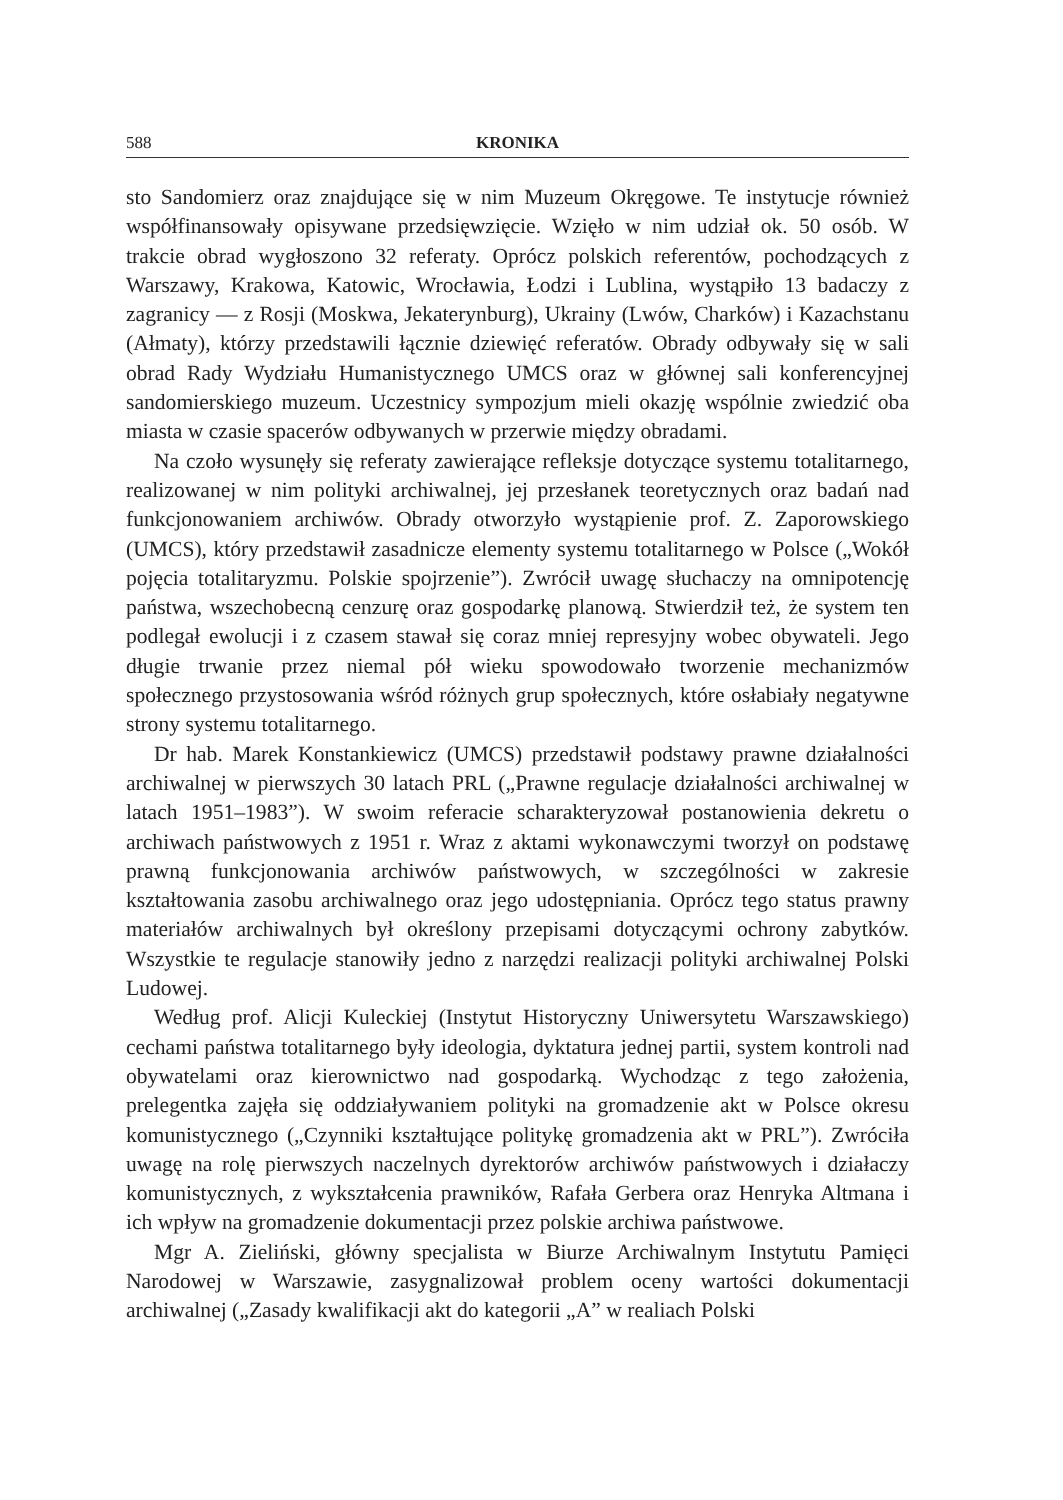588 KRONIKA
sto Sandomierz oraz znajdujące się w nim Muzeum Okręgowe. Te instytucje również współfinansowały opisywane przedsięwzięcie. Wzięło w nim udział ok. 50 osób. W trakcie obrad wygłoszono 32 referaty. Oprócz polskich referentów, pochodzących z Warszawy, Krakowa, Katowic, Wrocławia, Łodzi i Lublina, wystąpiło 13 badaczy z zagranicy — z Rosji (Moskwa, Jekaterynburg), Ukrainy (Lwów, Charków) i Kazachstanu (Ałmaty), którzy przedstawili łącznie dziewięć referatów. Obrady odbywały się w sali obrad Rady Wydziału Humanistycznego UMCS oraz w głównej sali konferencyjnej sandomierskiego muzeum. Uczestnicy sympozjum mieli okazję wspólnie zwiedzić oba miasta w czasie spacerów odbywanych w przerwie między obradami.
Na czoło wysunęły się referaty zawierające refleksje dotyczące systemu totalitarnego, realizowanej w nim polityki archiwalnej, jej przesłanek teoretycznych oraz badań nad funkcjonowaniem archiwów. Obrady otworzyło wystąpienie prof. Z. Zaporowskiego (UMCS), który przedstawił zasadnicze elementy systemu totalitarnego w Polsce („Wokół pojęcia totalitaryzmu. Polskie spojrzenie”). Zwrócił uwagę słuchaczy na omnipotencję państwa, wszechobecną cenzurę oraz gospodarkę planową. Stwierdził też, że system ten podlegał ewolucji i z czasem stawał się coraz mniej represyjny wobec obywateli. Jego długie trwanie przez niemal pół wieku spowodowało tworzenie mechanizmów społecznego przystosowania wśród różnych grup społecznych, które osłabiały negatywne strony systemu totalitarnego.
Dr hab. Marek Konstankiewicz (UMCS) przedstawił podstawy prawne działalności archiwalnej w pierwszych 30 latach PRL („Prawne regulacje działalności archiwalnej w latach 1951–1983”). W swoim referacie scharakteryzował postanowienia dekretu o archiwach państwowych z 1951 r. Wraz z aktami wykonawczymi tworzył on podstawę prawną funkcjonowania archiwów państwowych, w szczególności w zakresie kształtowania zasobu archiwalnego oraz jego udostępniania. Oprócz tego status prawny materiałów archiwalnych był określony przepisami dotyczącymi ochrony zabytków. Wszystkie te regulacje stanowiły jedno z narzędzi realizacji polityki archiwalnej Polski Ludowej.
Według prof. Alicji Kuleckiej (Instytut Historyczny Uniwersytetu Warszawskiego) cechami państwa totalitarnego były ideologia, dyktatura jednej partii, system kontroli nad obywatelami oraz kierownictwo nad gospodarką. Wychodząc z tego założenia, prelegentka zajęła się oddziaływaniem polityki na gromadzenie akt w Polsce okresu komunistycznego („Czynniki kształtujące politykę gromadzenia akt w PRL”). Zwróciła uwagę na rolę pierwszych naczelnych dyrektorów archiwów państwowych i działaczy komunistycznych, z wykształcenia prawników, Rafała Gerbera oraz Henryka Altmana i ich wpływ na gromadzenie dokumentacji przez polskie archiwa państwowe.
Mgr A. Zieliński, główny specjalista w Biurze Archiwalnym Instytutu Pamięci Narodowej w Warszawie, zasygnalizował problem oceny wartości dokumentacji archiwalnej („Zasady kwalifikacji akt do kategorii „A” w realiach Polski